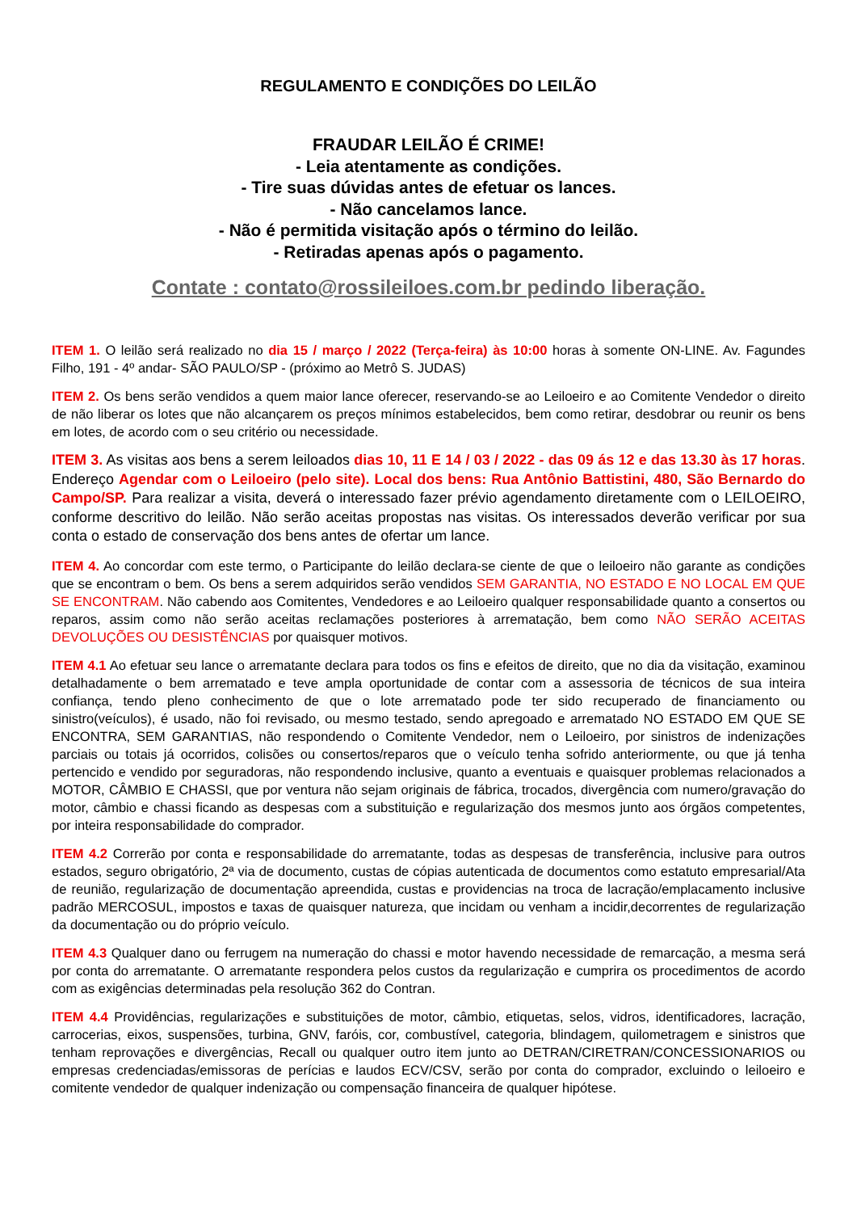REGULAMENTO E CONDIÇÕES DO LEILÃO
FRAUDAR LEILÃO É CRIME!
- Leia atentamente as condições.
- Tire suas dúvidas antes de efetuar os lances.
- Não cancelamos lance.
- Não é permitida visitação após o término do leilão.
- Retiradas apenas após o pagamento.
Contate : contato@rossileiloes.com.br pedindo liberação.
ITEM 1. O leilão será realizado no dia 15 / março / 2022 (Terça-feira) às 10:00 horas à somente ON-LINE. Av. Fagundes Filho, 191 - 4º andar- SÃO PAULO/SP - (próximo ao Metrô S. JUDAS)
ITEM 2. Os bens serão vendidos a quem maior lance oferecer, reservando-se ao Leiloeiro e ao Comitente Vendedor o direito de não liberar os lotes que não alcançarem os preços mínimos estabelecidos, bem como retirar, desdobrar ou reunir os bens em lotes, de acordo com o seu critério ou necessidade.
ITEM 3. As visitas aos bens a serem leiloados dias 10, 11 E 14 / 03 / 2022 - das 09 ás 12 e das 13.30 às 17 horas. Endereço Agendar com o Leiloeiro (pelo site). Local dos bens: Rua Antônio Battistini, 480, São Bernardo do Campo/SP. Para realizar a visita, deverá o interessado fazer prévio agendamento diretamente com o LEILOEIRO, conforme descritivo do leilão. Não serão aceitas propostas nas visitas. Os interessados deverão verificar por sua conta o estado de conservação dos bens antes de ofertar um lance.
ITEM 4. Ao concordar com este termo, o Participante do leilão declara-se ciente de que o leiloeiro não garante as condições que se encontram o bem. Os bens a serem adquiridos serão vendidos SEM GARANTIA, NO ESTADO E NO LOCAL EM QUE SE ENCONTRAM. Não cabendo aos Comitentes, Vendedores e ao Leiloeiro qualquer responsabilidade quanto a consertos ou reparos, assim como não serão aceitas reclamações posteriores à arrematação, bem como NÃO SERÃO ACEITAS DEVOLUÇÕES OU DESISTÊNCIAS por quaisquer motivos.
ITEM 4.1 Ao efetuar seu lance o arrematante declara para todos os fins e efeitos de direito, que no dia da visitação, examinou detalhadamente o bem arrematado e teve ampla oportunidade de contar com a assessoria de técnicos de sua inteira confiança, tendo pleno conhecimento de que o lote arrematado pode ter sido recuperado de financiamento ou sinistro(veículos), é usado, não foi revisado, ou mesmo testado, sendo apregoado e arrematado NO ESTADO EM QUE SE ENCONTRA, SEM GARANTIAS, não respondendo o Comitente Vendedor, nem o Leiloeiro, por sinistros de indenizações parciais ou totais já ocorridos, colisões ou consertos/reparos que o veículo tenha sofrido anteriormente, ou que já tenha pertencido e vendido por seguradoras, não respondendo inclusive, quanto a eventuais e quaisquer problemas relacionados a MOTOR, CÂMBIO E CHASSI, que por ventura não sejam originais de fábrica, trocados, divergência com numero/gravação do motor, câmbio e chassi ficando as despesas com a substituição e regularização dos mesmos junto aos órgãos competentes, por inteira responsabilidade do comprador.
ITEM 4.2 Correrão por conta e responsabilidade do arrematante, todas as despesas de transferência, inclusive para outros estados, seguro obrigatório, 2ª via de documento, custas de cópias autenticada de documentos como estatuto empresarial/Ata de reunião, regularização de documentação apreendida, custas e providencias na troca de lacração/emplacamento inclusive padrão MERCOSUL, impostos e taxas de quaisquer natureza, que incidam ou venham a incidir,decorrentes de regularização da documentação ou do próprio veículo.
ITEM 4.3 Qualquer dano ou ferrugem na numeração do chassi e motor havendo necessidade de remarcação, a mesma será por conta do arrematante. O arrematante respondera pelos custos da regularização e cumprira os procedimentos de acordo com as exigências determinadas pela resolução 362 do Contran.
ITEM 4.4 Providências, regularizações e substituições de motor, câmbio, etiquetas, selos, vidros, identificadores, lacração, carrocerias, eixos, suspensões, turbina, GNV, faróis, cor, combustível, categoria, blindagem, quilometragem e sinistros que tenham reprovações e divergências, Recall ou qualquer outro item junto ao DETRAN/CIRETRAN/CONCESSIONARIOS ou empresas credenciadas/emissoras de perícias e laudos ECV/CSV, serão por conta do comprador, excluindo o leiloeiro e comitente vendedor de qualquer indenização ou compensação financeira de qualquer hipótese.